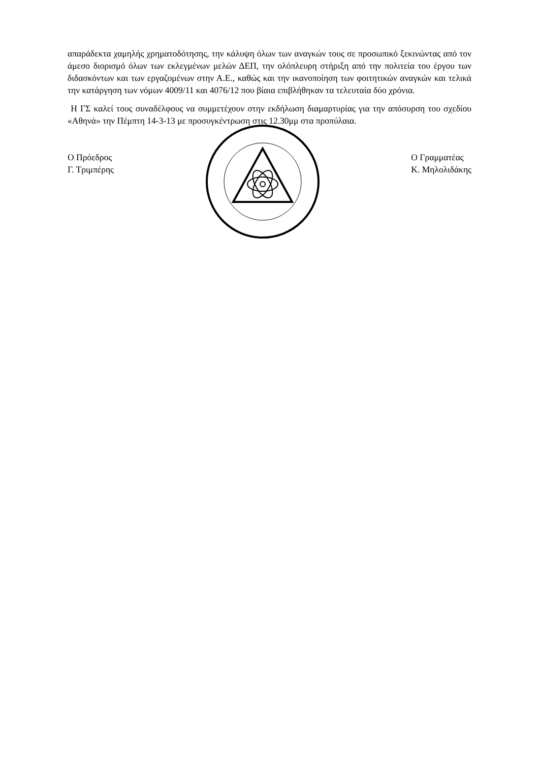απαράδεκτα χαμηλής χρηματοδότησης, την κάλυψη όλων των αναγκών τους σε προσωπικό ξεκινώντας από τον άμεσο διορισμό όλων των εκλεγμένων μελών ΔΕΠ, την ολόπλευρη στήριξη από την πολιτεία του έργου των διδασκόντων και των εργαζομένων στην Α.Ε., καθώς και την ικανοποίηση των φοιτητικών αναγκών και τελικά την κατάργηση των νόμων 4009/11 και 4076/12 που βίαια επιβλήθηκαν τα τελευταία δύο χρόνια.
Η ΓΣ καλεί τους συναδέλφους να συμμετέχουν στην εκδήλωση διαμαρτυρίας για την απόσυρση του σχεδίου «Αθηνά» την Πέμπτη 14-3-13 με προσυγκέντρωση στις 12.30μμ στα προπύλαια.
Ο Πρόεδρος
Γ. Τριμπέρης
Ο Γραμματέας
Κ. Μηλολιδάκης